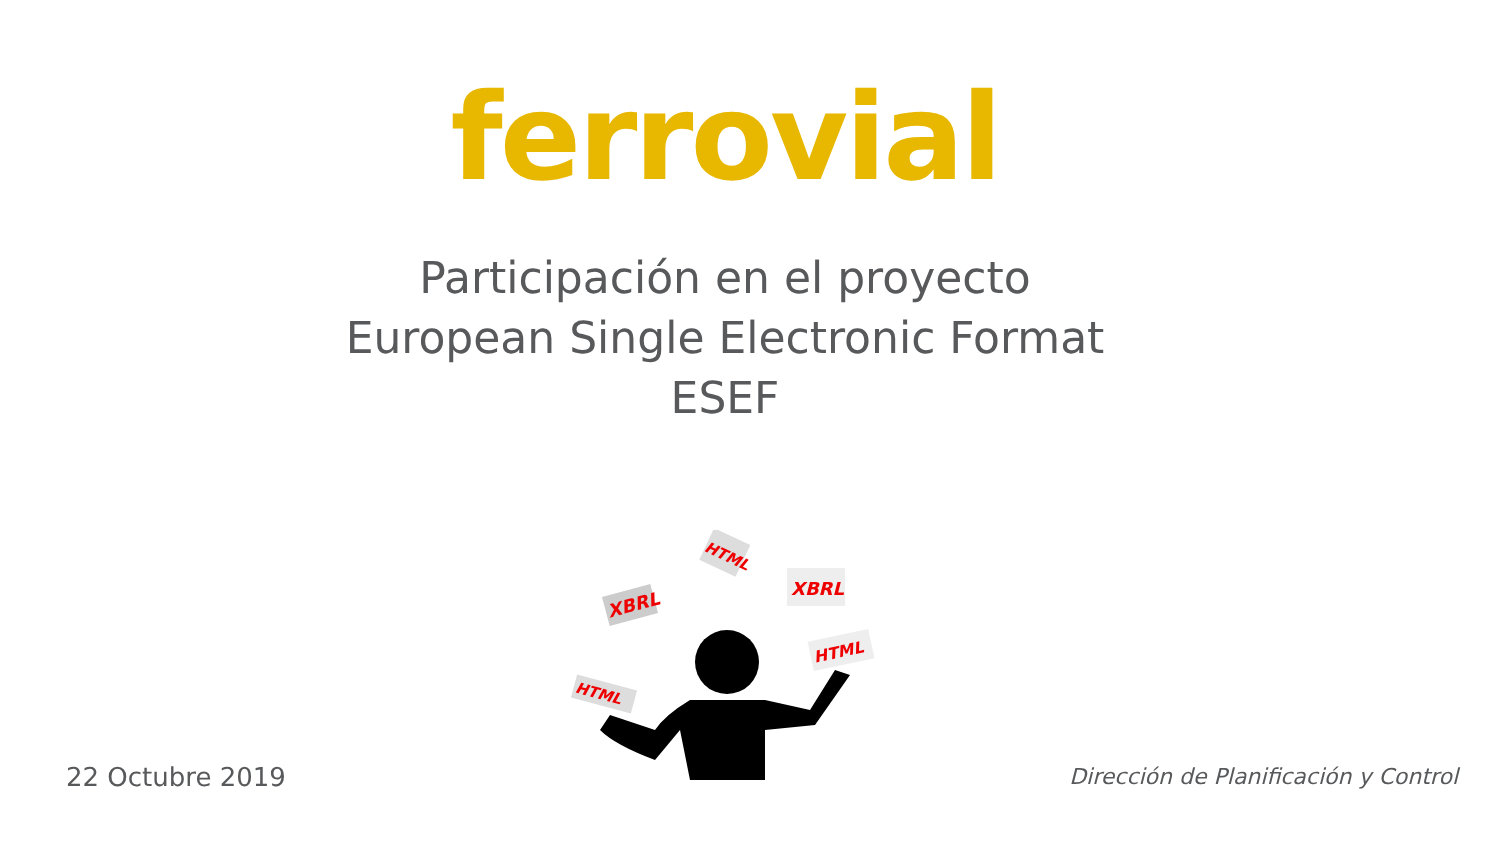ferrovial
Participación en el proyecto
European Single Electronic Format
ESEF
XBRL
HTML
XBRL
HTML
HTML
22 Octubre 2019
Dirección de Planificación y Control